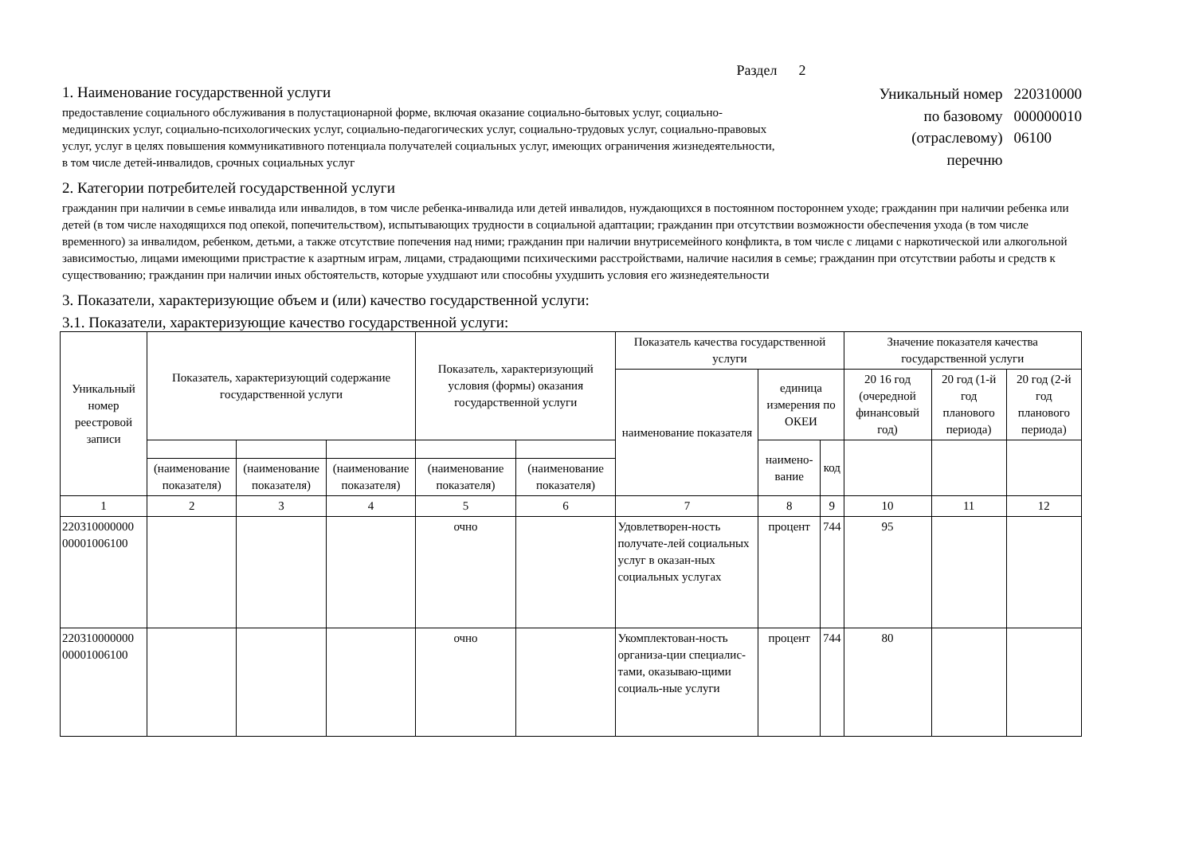Раздел 2
1. Наименование государственной услуги
предоставление социального обслуживания в полустационарной форме, включая оказание социально-бытовых услуг, социально-медицинских услуг, социально-психологических услуг, социально-педагогических услуг, социально-трудовых услуг, социально-правовых услуг, услуг в целях повышения коммуникативного потенциала получателей социальных услуг, имеющих ограничения жизнедеятельности, в том числе детей-инвалидов, срочных социальных услуг
Уникальный номер 220310000 по базовому 000000010 (отраслевому) 06100 перечню
2. Категории потребителей государственной услуги
гражданин при наличии в семье инвалида или инвалидов, в том числе ребенка-инвалида или детей инвалидов, нуждающихся в постоянном постороннем уходе; гражданин при наличии ребенка или детей (в том числе находящихся под опекой, попечительством), испытывающих трудности в социальной адаптации; гражданин при отсутствии возможности обеспечения ухода (в том числе временного) за инвалидом, ребенком, детьми, а также отсутствие попечения над ними; гражданин при наличии внутрисемейного конфликта, в том числе с лицами с наркотической или алкогольной зависимостью, лицами имеющими пристрастие к азартным играм, лицами, страдающими психическими расстройствами, наличие насилия в семье; гражданин при отсутствии работы и средств к существованию; гражданин при наличии иных обстоятельств, которые ухудшают или способны ухудшить условия его жизнедеятельности
3. Показатели, характеризующие объем и (или) качество государственной услуги:
3.1. Показатели, характеризующие качество государственной услуги:
| Уникальный номер реестровой записи | Показатель, характеризующий содержание государственной услуги | | | Показатель, характеризующий условия (формы) оказания государственной услуги | | Показатель качества государственной услуги | | | Значение показателя качества государственной услуги | | |
| --- | --- | --- | --- | --- | --- | --- | --- | --- | --- | --- | --- |
| | | | | | | наименование показателя | единица измерения по ОКЕИ | | 20 16 год (очередной финансовый год) | 20 год (1-й год планового периода) | 20 год (2-й год планового периода) |
| | | | | | | | наимено-вание | код | | | |
| | (наименование показателя) | (наименование показателя) | (наименование показателя) | (наименование показателя) | (наименование показателя) | | | | | | |
| 1 | 2 | 3 | 4 | 5 | 6 | 7 | 8 | 9 | 10 | 11 | 12 |
| 220310000000 00001006100 | | | | очно | | Удовлетворен-ность получате-лей социальных услуг в оказан-ных социальных услугах | процент | 744 | 95 | | |
| 220310000000 00001006100 | | | | очно | | Укомплектован-ность организа-ции специалис-тами, оказываю-щими социаль-ные услуги | процент | 744 | 80 | | |